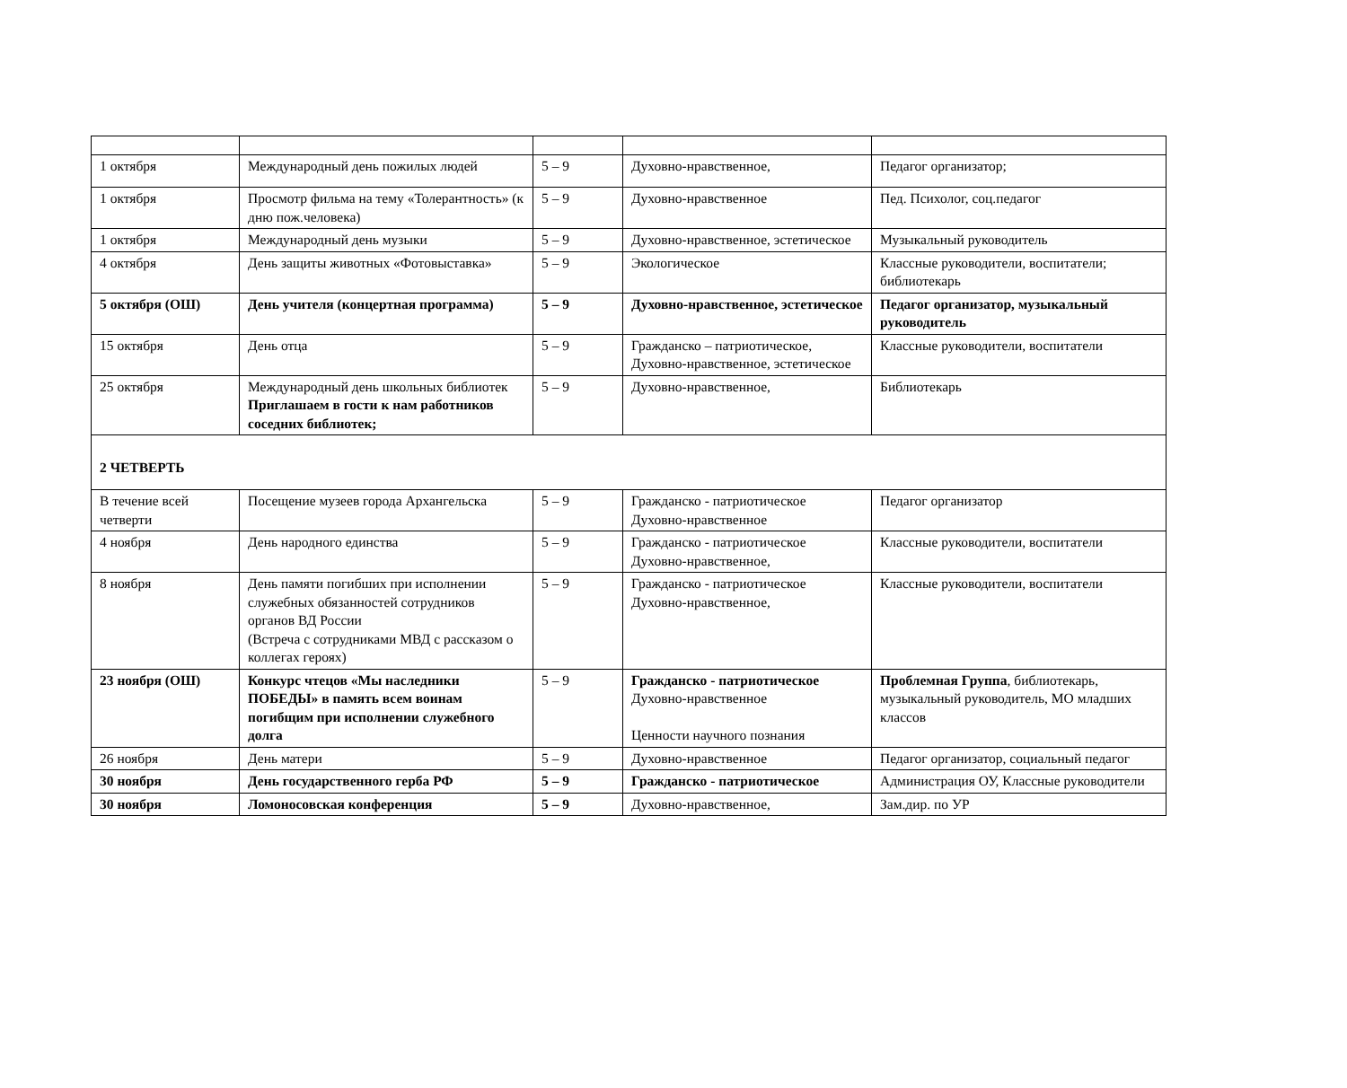| 1 октября | Международный день пожилых людей | 5 – 9 | Духовно-нравственное, | Педагог организатор; |
| 1 октября | Просмотр фильма на тему «Толерантность» (к дню пож.человека) | 5 – 9 | Духовно-нравственное | Пед. Психолог, соц.педагог |
| 1 октября | Международный день музыки | 5 – 9 | Духовно-нравственное, эстетическое | Музыкальный руководитель |
| 4 октября | День защиты животных «Фотовыставка» | 5 – 9 | Экологическое | Классные руководители, воспитатели; библиотекарь |
| 5 октября (ОШ) | День учителя (концертная программа) | 5 – 9 | Духовно-нравственное, эстетическое | Педагог организатор, музыкальный руководитель |
| 15 октября | День отца | 5 – 9 | Гражданско – патриотическое, Духовно-нравственное, эстетическое | Классные руководители, воспитатели |
| 25 октября | Международный день школьных библиотек Приглашаем в гости к нам работников соседних библиотек; | 5 – 9 | Духовно-нравственное, | Библиотекарь |
| 2 ЧЕТВЕРТЬ | | | | |
| В течение всей четверти | Посещение музеев города Архангельска | 5 – 9 | Гражданско - патриотическое Духовно-нравственное | Педагог организатор |
| 4 ноября | День народного единства | 5 – 9 | Гражданско - патриотическое Духовно-нравственное, | Классные руководители, воспитатели |
| 8 ноября | День памяти погибших при исполнении служебных обязанностей сотрудников органов ВД России (Встреча с сотрудниками МВД с рассказом о коллегах героях) | 5 – 9 | Гражданско - патриотическое Духовно-нравственное, | Классные руководители, воспитатели |
| 23 ноября (ОШ) | Конкурс чтецов «Мы наследники ПОБЕДЫ» в память всем воинам погибщим при исполнении служебного долга | 5 – 9 | Гражданско - патриотическое Духовно-нравственное Ценности научного познания | Проблемная Группа , библиотекарь, музыкальный руководитель, МО младших классов |
| 26 ноября | День матери | 5 – 9 | Духовно-нравственное | Педагог организатор, социальный педагог |
| 30 ноября | День государственного герба РФ | 5 – 9 | Гражданско - патриотическое | Администрация ОУ, Классные руководители |
| 30 ноября | Ломоносовская конференция | 5 – 9 | Духовно-нравственное, | Зам.дир. по УР |